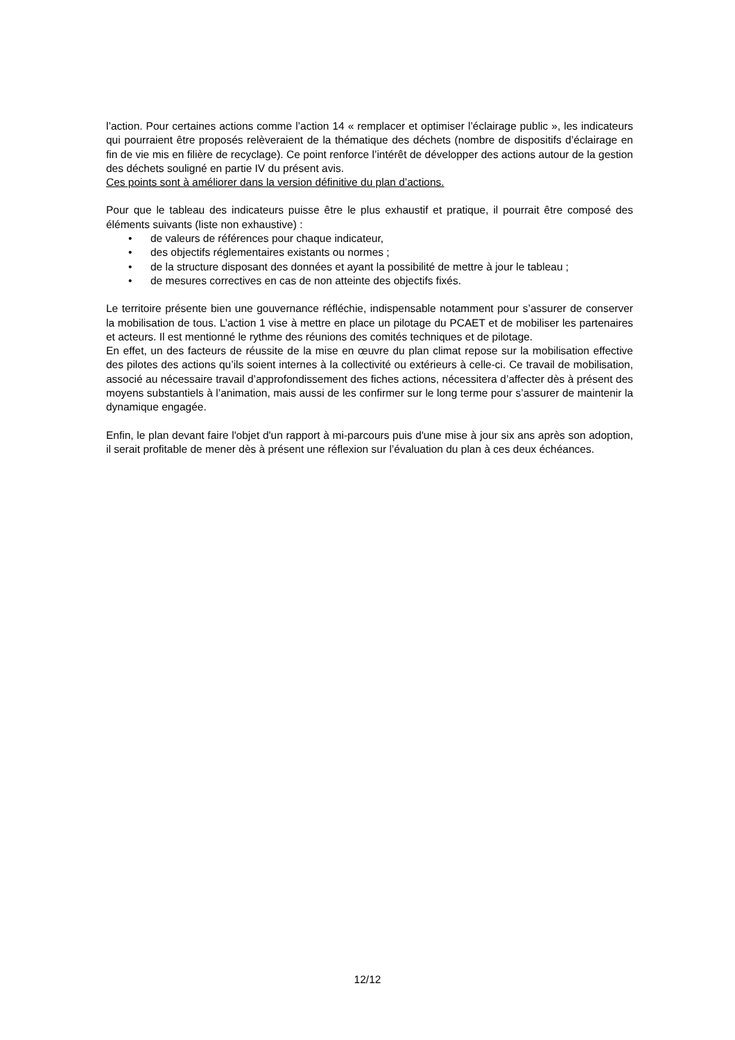l’action. Pour certaines actions comme l’action 14 « remplacer et optimiser l’éclairage public », les indicateurs qui pourraient être proposés relèveraient de la thématique des déchets (nombre de dispositifs d’éclairage en fin de vie mis en filière de recyclage). Ce point renforce l’intérêt de développer des actions autour de la gestion des déchets souligné en partie IV du présent avis.
Ces points sont à améliorer dans la version définitive du plan d’actions.
Pour que le tableau des indicateurs puisse être le plus exhaustif et pratique, il pourrait être composé des éléments suivants (liste non exhaustive) :
• de valeurs de références pour chaque indicateur,
• des objectifs réglementaires existants ou normes ;
• de la structure disposant des données et ayant la possibilité de mettre à jour le tableau ;
• de mesures correctives en cas de non atteinte des objectifs fixés.
Le territoire présente bien une gouvernance réfléchie, indispensable notamment pour s’assurer de conserver la mobilisation de tous. L’action 1 vise à mettre en place un pilotage du PCAET et de mobiliser les partenaires et acteurs. Il est mentionné le rythme des réunions des comités techniques et de pilotage.
En effet, un des facteurs de réussite de la mise en œuvre du plan climat repose sur la mobilisation effective des pilotes des actions qu’ils soient internes à la collectivité ou extérieurs à celle-ci. Ce travail de mobilisation, associé au nécessaire travail d’approfondissement des fiches actions, nécessitera d’affecter dès à présent des moyens substantiels à l’animation, mais aussi de les confirmer sur le long terme pour s’assurer de maintenir la dynamique engagée.
Enfin, le plan devant faire l'objet d'un rapport à mi-parcours puis d'une mise à jour six ans après son adoption, il serait profitable de mener dès à présent une réflexion sur l’évaluation du plan à ces deux échéances.
12/12